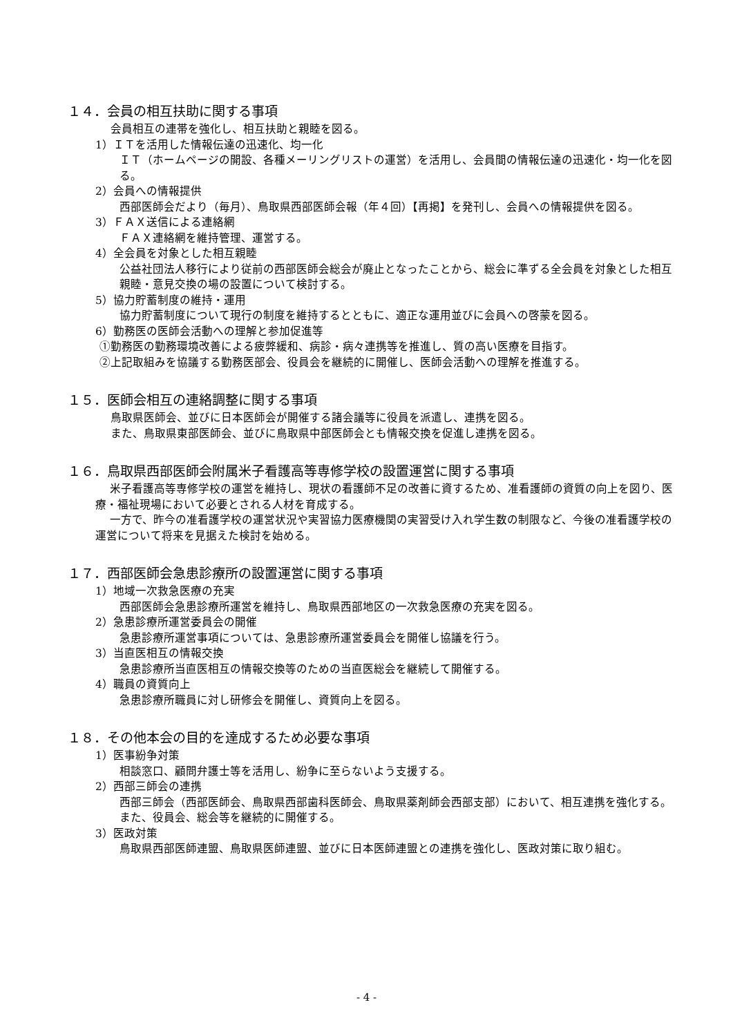１４．会員の相互扶助に関する事項
会員相互の連帯を強化し、相互扶助と親睦を図る。
1）ＩＴを活用した情報伝達の迅速化、均一化
ＩＴ（ホームページの開設、各種メーリングリストの運営）を活用し、会員間の情報伝達の迅速化・均一化を図る。
2）会員への情報提供
西部医師会だより（毎月）、鳥取県西部医師会報（年４回）【再掲】を発刊し、会員への情報提供を図る。
3）ＦＡＸ送信による連絡網
ＦＡＸ連絡網を維持管理、運営する。
4）全会員を対象とした相互親睦
公益社団法人移行により従前の西部医師会総会が廃止となったことから、総会に準ずる全会員を対象とした相互親睦・意見交換の場の設置について検討する。
5）協力貯蓄制度の維持・運用
協力貯蓄制度について現行の制度を維持するとともに、適正な運用並びに会員への啓蒙を図る。
6）勤務医の医師会活動への理解と参加促進等
①勤務医の勤務環境改善による疲弊緩和、病診・病々連携等を推進し、質の高い医療を目指す。
②上記取組みを協議する勤務医部会、役員会を継続的に開催し、医師会活動への理解を推進する。
１５．医師会相互の連絡調整に関する事項
鳥取県医師会、並びに日本医師会が開催する諸会議等に役員を派遣し、連携を図る。
また、鳥取県東部医師会、並びに鳥取県中部医師会とも情報交換を促進し連携を図る。
１６．鳥取県西部医師会附属米子看護高等専修学校の設置運営に関する事項
米子看護高等専修学校の運営を維持し、現状の看護師不足の改善に資するため、准看護師の資質の向上を図り、医療・福祉現場において必要とされる人材を育成する。
一方で、昨今の准看護学校の運営状況や実習協力医療機関の実習受け入れ学生数の制限など、今後の准看護学校の運営について将来を見据えた検討を始める。
１７．西部医師会急患診療所の設置運営に関する事項
1）地域一次救急医療の充実
西部医師会急患診療所運営を維持し、鳥取県西部地区の一次救急医療の充実を図る。
2）急患診療所運営委員会の開催
急患診療所運営事項については、急患診療所運営委員会を開催し協議を行う。
3）当直医相互の情報交換
急患診療所当直医相互の情報交換等のための当直医総会を継続して開催する。
4）職員の資質向上
急患診療所職員に対し研修会を開催し、資質向上を図る。
１８．その他本会の目的を達成するため必要な事項
1）医事紛争対策
相談窓口、顧問弁護士等を活用し、紛争に至らないよう支援する。
2）西部三師会の連携
西部三師会（西部医師会、鳥取県西部歯科医師会、鳥取県薬剤師会西部支部）において、相互連携を強化する。また、役員会、総会等を継続的に開催する。
3）医政対策
鳥取県西部医師連盟、鳥取県医師連盟、並びに日本医師連盟との連携を強化し、医政対策に取り組む。
- 4 -